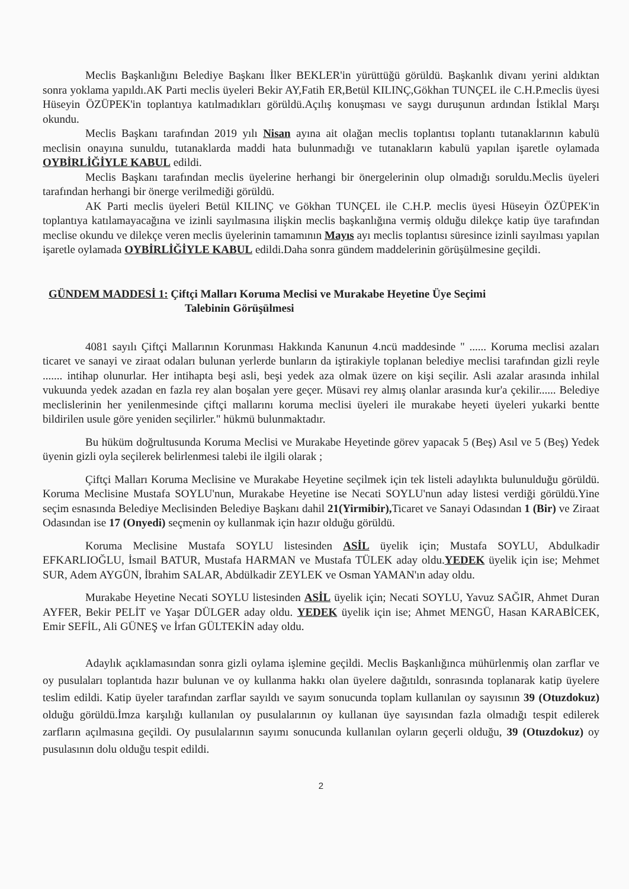Meclis Başkanlığını Belediye Başkanı İlker BEKLER'in yürüttüğü görüldü. Başkanlık divanı yerini aldıktan sonra yoklama yapıldı.AK Parti meclis üyeleri Bekir AY,Fatih ER,Betül KILINÇ,Gökhan TUNÇEL ile C.H.P.meclis üyesi Hüseyin ÖZÜPEK'in toplantıya katılmadıkları görüldü.Açılış konuşması ve saygı duruşunun ardından İstiklal Marşı okundu.
Meclis Başkanı tarafından 2019 yılı Nisan ayına ait olağan meclis toplantısı toplantı tutanaklarının kabulü meclisin onayına sunuldu, tutanaklarda maddi hata bulunmadığı ve tutanakların kabulü yapılan işaretle oylamada OYBİRLİĞİYLE KABUL edildi.
Meclis Başkanı tarafından meclis üyelerine herhangi bir önergelerinin olup olmadığı soruldu.Meclis üyeleri tarafından herhangi bir önerge verilmediği görüldü.
AK Parti meclis üyeleri Betül KILINÇ ve Gökhan TUNÇEL ile C.H.P. meclis üyesi Hüseyin ÖZÜPEK'in toplantıya katılamayacağına ve izinli sayılmasına ilişkin meclis başkanlığına vermiş olduğu dilekçe katip üye tarafından meclise okundu ve dilekçe veren meclis üyelerinin tamamının Mayıs ayı meclis toplantısı süresince izinli sayılması yapılan işaretle oylamada OYBİRLİĞİYLE KABUL edildi.Daha sonra gündem maddelerinin görüşülmesine geçildi.
GÜNDEM MADDESİ 1: Çiftçi Malları Koruma Meclisi ve Murakabe Heyetine Üye Seçimi
Talebinin Görüşülmesi
4081 sayılı Çiftçi Mallarının Korunması Hakkında Kanunun 4.ncü maddesinde " ...... Koruma meclisi azaları ticaret ve sanayi ve ziraat odaları bulunan yerlerde bunların da iştirakiyle toplanan belediye meclisi tarafından gizli reyle ....... intihap olunurlar. Her intihapta beşi asli, beşi yedek aza olmak üzere on kişi seçilir. Asli azalar arasında inhilal vukuunda yedek azadan en fazla rey alan boşalan yere geçer. Müsavi rey almış olanlar arasında kur'a çekilir...... Belediye meclislerinin her yenilenmesinde çiftçi mallarını koruma meclisi üyeleri ile murakabe heyeti üyeleri yukarki bentte bildirilen usule göre yeniden seçilirler." hükmü bulunmaktadır.
Bu hüküm doğrultusunda Koruma Meclisi ve Murakabe Heyetinde görev yapacak 5 (Beş) Asıl ve 5 (Beş) Yedek üyenin gizli oyla seçilerek belirlenmesi talebi ile ilgili olarak ;
Çiftçi Malları Koruma Meclisine ve Murakabe Heyetine seçilmek için tek listeli adaylıkta bulunulduğu görüldü. Koruma Meclisine Mustafa SOYLU'nun, Murakabe Heyetine ise Necati SOYLU'nun aday listesi verdiği görüldü.Yine seçim esnasında Belediye Meclisinden Belediye Başkanı dahil 21(Yirmibir), Ticaret ve Sanayi Odasından 1 (Bir) ve Ziraat Odasından ise 17 (Onyedi) seçmenin oy kullanmak için hazır olduğu görüldü.
Koruma Meclisine Mustafa SOYLU listesinden ASİL üyelik için; Mustafa SOYLU, Abdulkadir EFKARLIOĞLU, İsmail BATUR, Mustafa HARMAN ve Mustafa TÜLEK aday oldu.YEDEK üyelik için ise; Mehmet SUR, Adem AYGÜN, İbrahim SALAR, Abdülkadir ZEYLEK ve Osman YAMAN'ın aday oldu.
Murakabe Heyetine Necati SOYLU listesinden ASİL üyelik için; Necati SOYLU, Yavuz SAĞIR, Ahmet Duran AYFER, Bekir PELİT ve Yaşar DÜLGER aday oldu. YEDEK üyelik için ise; Ahmet MENGÜ, Hasan KARABİCEK, Emir SEFİL, Ali GÜNEŞ ve İrfan GÜLTEKİN aday oldu.
Adaylık açıklamasından sonra gizli oylama işlemine geçildi. Meclis Başkanlığınca mühürlenmiş olan zarflar ve oy pusulaları toplantıda hazır bulunan ve oy kullanma hakkı olan üyelere dağıtıldı, sonrasında toplanarak katip üyelere teslim edildi. Katip üyeler tarafından zarflar sayıldı ve sayım sonucunda toplam kullanılan oy sayısının 39 (Otuzdokuz) olduğu görüldü.İmza karşılığı kullanılan oy pusulalarının oy kullanan üye sayısından fazla olmadığı tespit edilerek zarfların açılmasına geçildi. Oy pusulalarının sayımı sonucunda kullanılan oyların geçerli olduğu, 39 (Otuzdokuz) oy pusulasının dolu olduğu tespit edildi.
2